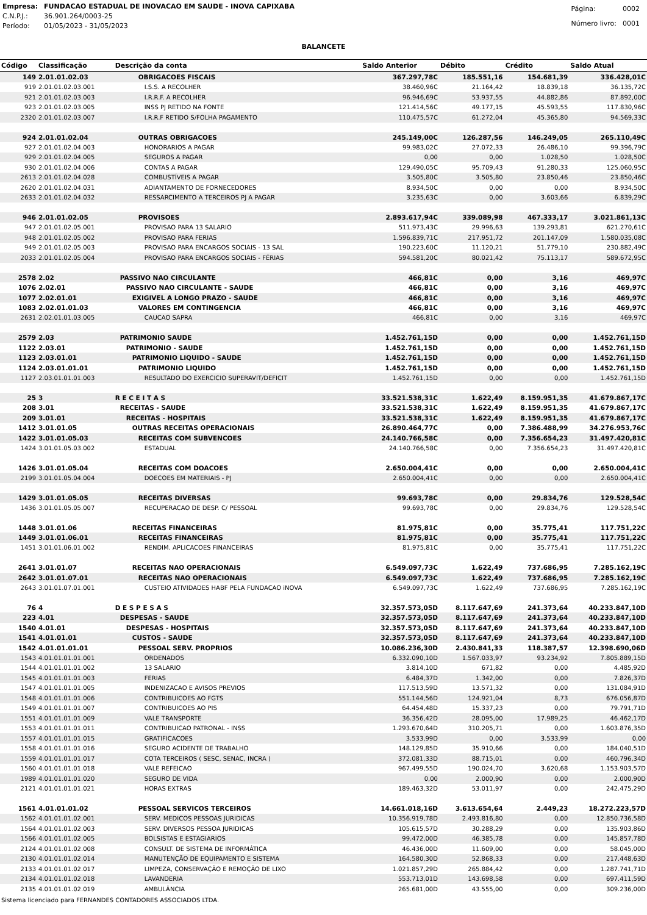| Empresa: | FUNDACAO ESTADUAL DE INOVACAO EM SAUDE - INOVA CAPIXABA |
| C.N.P.J.: | 36.901.264/0003-25 |
| Período: | 01/05/2023 - 31/05/2023 |
| Página: | 0002 |
| Número livro: | 0001 |
BALANCETE
| Código | Classificação | Descrição da conta | Saldo Anterior | Débito | Crédito | Saldo Atual |
| --- | --- | --- | --- | --- | --- | --- |
| 149 | 2.01.01.02.03 | OBRIGACOES FISCAIS | 367.297,78C | 185.551,16 | 154.681,39 | 336.428,01C |
| 919 | 2.01.01.02.03.001 | I.S.S. A RECOLHER | 38.460,96C | 21.164,42 | 18.839,18 | 36.135,72C |
| 921 | 2.01.01.02.03.003 | I.R.R.F. A RECOLHER | 96.946,69C | 53.937,55 | 44.882,86 | 87.892,00C |
| 923 | 2.01.01.02.03.005 | INSS PJ RETIDO NA FONTE | 121.414,56C | 49.177,15 | 45.593,55 | 117.830,96C |
| 2320 | 2.01.01.02.03.007 | I.R.R.F RETIDO S/FOLHA PAGAMENTO | 110.475,57C | 61.272,04 | 45.365,80 | 94.569,33C |
| 924 | 2.01.01.02.04 | OUTRAS OBRIGACOES | 245.149,00C | 126.287,56 | 146.249,05 | 265.110,49C |
| 927 | 2.01.01.02.04.003 | HONORARIOS A PAGAR | 99.983,02C | 27.072,33 | 26.486,10 | 99.396,79C |
| 929 | 2.01.01.02.04.005 | SEGUROS A PAGAR | 0,00 | 0,00 | 1.028,50 | 1.028,50C |
| 930 | 2.01.01.02.04.006 | CONTAS A PAGAR | 129.490,05C | 95.709,43 | 91.280,33 | 125.060,95C |
| 2613 | 2.01.01.02.04.028 | COMBUSTÍVEIS A PAGAR | 3.505,80C | 3.505,80 | 23.850,46 | 23.850,46C |
| 2620 | 2.01.01.02.04.031 | ADIANTAMENTO DE FORNECEDORES | 8.934,50C | 0,00 | 0,00 | 8.934,50C |
| 2633 | 2.01.01.02.04.032 | RESSARCIMENTO A TERCEIROS PJ A PAGAR | 3.235,63C | 0,00 | 3.603,66 | 6.839,29C |
| 946 | 2.01.01.02.05 | PROVISOES | 2.893.617,94C | 339.089,98 | 467.333,17 | 3.021.861,13C |
| 947 | 2.01.01.02.05.001 | PROVISAO PARA 13 SALARIO | 511.973,43C | 29.996,63 | 139.293,81 | 621.270,61C |
| 948 | 2.01.01.02.05.002 | PROVISAO PARA FERIAS | 1.596.839,71C | 217.951,72 | 201.147,09 | 1.580.035,08C |
| 949 | 2.01.01.02.05.003 | PROVISAO PARA ENCARGOS SOCIAIS - 13 SAL | 190.223,60C | 11.120,21 | 51.779,10 | 230.882,49C |
| 2033 | 2.01.01.02.05.004 | PROVISAO PARA ENCARGOS SOCIAIS - FÉRIAS | 594.581,20C | 80.021,42 | 75.113,17 | 589.672,95C |
| 2578 | 2.02 | PASSIVO NAO CIRCULANTE | 466,81C | 0,00 | 3,16 | 469,97C |
| 1076 | 2.02.01 | PASSIVO NAO CIRCULANTE - SAUDE | 466,81C | 0,00 | 3,16 | 469,97C |
| 1077 | 2.02.01.01 | EXIGIVEL A LONGO PRAZO - SAUDE | 466,81C | 0,00 | 3,16 | 469,97C |
| 1083 | 2.02.01.01.03 | VALORES EM CONTINGENCIA | 466,81C | 0,00 | 3,16 | 469,97C |
| 2631 | 2.02.01.01.03.005 | CAUCAO SAPRA | 466,81C | 0,00 | 3,16 | 469,97C |
| 2579 | 2.03 | PATRIMONIO SAUDE | 1.452.761,15D | 0,00 | 0,00 | 1.452.761,15D |
| 1122 | 2.03.01 | PATRIMONIO - SAUDE | 1.452.761,15D | 0,00 | 0,00 | 1.452.761,15D |
| 1123 | 2.03.01.01 | PATRIMONIO LIQUIDO - SAUDE | 1.452.761,15D | 0,00 | 0,00 | 1.452.761,15D |
| 1124 | 2.03.01.01.01 | PATRIMONIO LIQUIDO | 1.452.761,15D | 0,00 | 0,00 | 1.452.761,15D |
| 1127 | 2.03.01.01.01.003 | RESULTADO DO EXERCICIO SUPERAVIT/DEFICIT | 1.452.761,15D | 0,00 | 0,00 | 1.452.761,15D |
| 25 | 3 | R E C E I T A S | 33.521.538,31C | 1.622,49 | 8.159.951,35 | 41.679.867,17C |
| 208 | 3.01 | RECEITAS - SAUDE | 33.521.538,31C | 1.622,49 | 8.159.951,35 | 41.679.867,17C |
| 209 | 3.01.01 | RECEITAS - HOSPITAIS | 33.521.538,31C | 1.622,49 | 8.159.951,35 | 41.679.867,17C |
| 1412 | 3.01.01.05 | OUTRAS RECEITAS OPERACIONAIS | 26.890.464,77C | 0,00 | 7.386.488,99 | 34.276.953,76C |
| 1422 | 3.01.01.05.03 | RECEITAS COM SUBVENCOES | 24.140.766,58C | 0,00 | 7.356.654,23 | 31.497.420,81C |
| 1424 | 3.01.01.05.03.002 | ESTADUAL | 24.140.766,58C | 0,00 | 7.356.654,23 | 31.497.420,81C |
| 1426 | 3.01.01.05.04 | RECEITAS COM DOACOES | 2.650.004,41C | 0,00 | 0,00 | 2.650.004,41C |
| 2199 | 3.01.01.05.04.004 | DOECOES EM MATERIAIS - PJ | 2.650.004,41C | 0,00 | 0,00 | 2.650.004,41C |
| 1429 | 3.01.01.05.05 | RECEITAS DIVERSAS | 99.693,78C | 0,00 | 29.834,76 | 129.528,54C |
| 1436 | 3.01.01.05.05.007 | RECUPERACAO DE DESP. C/ PESSOAL | 99.693,78C | 0,00 | 29.834,76 | 129.528,54C |
| 1448 | 3.01.01.06 | RECEITAS FINANCEIRAS | 81.975,81C | 0,00 | 35.775,41 | 117.751,22C |
| 1449 | 3.01.01.06.01 | RECEITAS FINANCEIRAS | 81.975,81C | 0,00 | 35.775,41 | 117.751,22C |
| 1451 | 3.01.01.06.01.002 | RENDIM. APLICACOES FINANCEIRAS | 81.975,81C | 0,00 | 35.775,41 | 117.751,22C |
| 2641 | 3.01.01.07 | RECEITAS NAO OPERACIONAIS | 6.549.097,73C | 1.622,49 | 737.686,95 | 7.285.162,19C |
| 2642 | 3.01.01.07.01 | RECEITAS NAO OPERACIONAIS | 6.549.097,73C | 1.622,49 | 737.686,95 | 7.285.162,19C |
| 2643 | 3.01.01.07.01.001 | CUSTEIO ATIVIDADES HABF PELA FUNDACAO iNOVA | 6.549.097,73C | 1.622,49 | 737.686,95 | 7.285.162,19C |
| 76 | 4 | D E S P E S A S | 32.357.573,05D | 8.117.647,69 | 241.373,64 | 40.233.847,10D |
| 223 | 4.01 | DESPESAS - SAUDE | 32.357.573,05D | 8.117.647,69 | 241.373,64 | 40.233.847,10D |
| 1540 | 4.01.01 | DESPESAS - HOSPITAIS | 32.357.573,05D | 8.117.647,69 | 241.373,64 | 40.233.847,10D |
| 1541 | 4.01.01.01 | CUSTOS - SAUDE | 32.357.573,05D | 8.117.647,69 | 241.373,64 | 40.233.847,10D |
| 1542 | 4.01.01.01.01 | PESSOAL SERV. PROPRIOS | 10.086.236,30D | 2.430.841,33 | 118.387,57 | 12.398.690,06D |
| 1543 | 4.01.01.01.01.001 | ORDENADOS | 6.332.090,10D | 1.567.033,97 | 93.234,92 | 7.805.889,15D |
| 1544 | 4.01.01.01.01.002 | 13 SALARIO | 3.814,10D | 671,82 | 0,00 | 4.485,92D |
| 1545 | 4.01.01.01.01.003 | FERIAS | 6.484,37D | 1.342,00 | 0,00 | 7.826,37D |
| 1547 | 4.01.01.01.01.005 | INDENIZACAO E AVISOS PREVIOS | 117.513,59D | 13.571,32 | 0,00 | 131.084,91D |
| 1548 | 4.01.01.01.01.006 | CONTRIBUICOES AO FGTS | 551.144,56D | 124.921,04 | 8,73 | 676.056,87D |
| 1549 | 4.01.01.01.01.007 | CONTRIBUICOES AO PIS | 64.454,48D | 15.337,23 | 0,00 | 79.791,71D |
| 1551 | 4.01.01.01.01.009 | VALE TRANSPORTE | 36.356,42D | 28.095,00 | 17.989,25 | 46.462,17D |
| 1553 | 4.01.01.01.01.011 | CONTRIBUICAO PATRONAL - INSS | 1.293.670,64D | 310.205,71 | 0,00 | 1.603.876,35D |
| 1557 | 4.01.01.01.01.015 | GRATIFICACOES | 3.533,99D | 0,00 | 3.533,99 | 0,00 |
| 1558 | 4.01.01.01.01.016 | SEGURO ACIDENTE DE TRABALHO | 148.129,85D | 35.910,66 | 0,00 | 184.040,51D |
| 1559 | 4.01.01.01.01.017 | COTA TERCEIROS ( SESC, SENAC, INCRA ) | 372.081,33D | 88.715,01 | 0,00 | 460.796,34D |
| 1560 | 4.01.01.01.01.018 | VALE REFEICAO | 967.499,55D | 190.024,70 | 3.620,68 | 1.153.903,57D |
| 1989 | 4.01.01.01.01.020 | SEGURO DE VIDA | 0,00 | 2.000,90 | 0,00 | 2.000,90D |
| 2121 | 4.01.01.01.01.021 | HORAS EXTRAS | 189.463,32D | 53.011,97 | 0,00 | 242.475,29D |
| 1561 | 4.01.01.01.02 | PESSOAL SERVICOS TERCEIROS | 14.661.018,16D | 3.613.654,64 | 2.449,23 | 18.272.223,57D |
| 1562 | 4.01.01.01.02.001 | SERV. MEDICOS PESSOAS JURIDICAS | 10.356.919,78D | 2.493.816,80 | 0,00 | 12.850.736,58D |
| 1564 | 4.01.01.01.02.003 | SERV. DIVERSOS PESSOA JURIDICAS | 105.615,57D | 30.288,29 | 0,00 | 135.903,86D |
| 1566 | 4.01.01.01.02.005 | BOLSISTAS E ESTAGIARIOS | 99.472,00D | 46.385,78 | 0,00 | 145.857,78D |
| 2124 | 4.01.01.01.02.008 | CONSULT. DE SISTEMA DE INFORMÁTICA | 46.436,00D | 11.609,00 | 0,00 | 58.045,00D |
| 2130 | 4.01.01.01.02.014 | MANUTENÇÃO DE EQUIPAMENTO E SISTEMA | 164.580,30D | 52.868,33 | 0,00 | 217.448,63D |
| 2133 | 4.01.01.01.02.017 | LIMPEZA, CONSERVAÇÃO E REMOÇÃO DE LIXO | 1.021.857,29D | 265.884,42 | 0,00 | 1.287.741,71D |
| 2134 | 4.01.01.01.02.018 | LAVANDERIA | 553.713,01D | 143.698,58 | 0,00 | 697.411,59D |
| 2135 | 4.01.01.01.02.019 | AMBULÂNCIA | 265.681,00D | 43.555,00 | 0,00 | 309.236,00D |
Sistema licenciado para FERNANDES CONTADORES ASSOCIADOS LTDA.